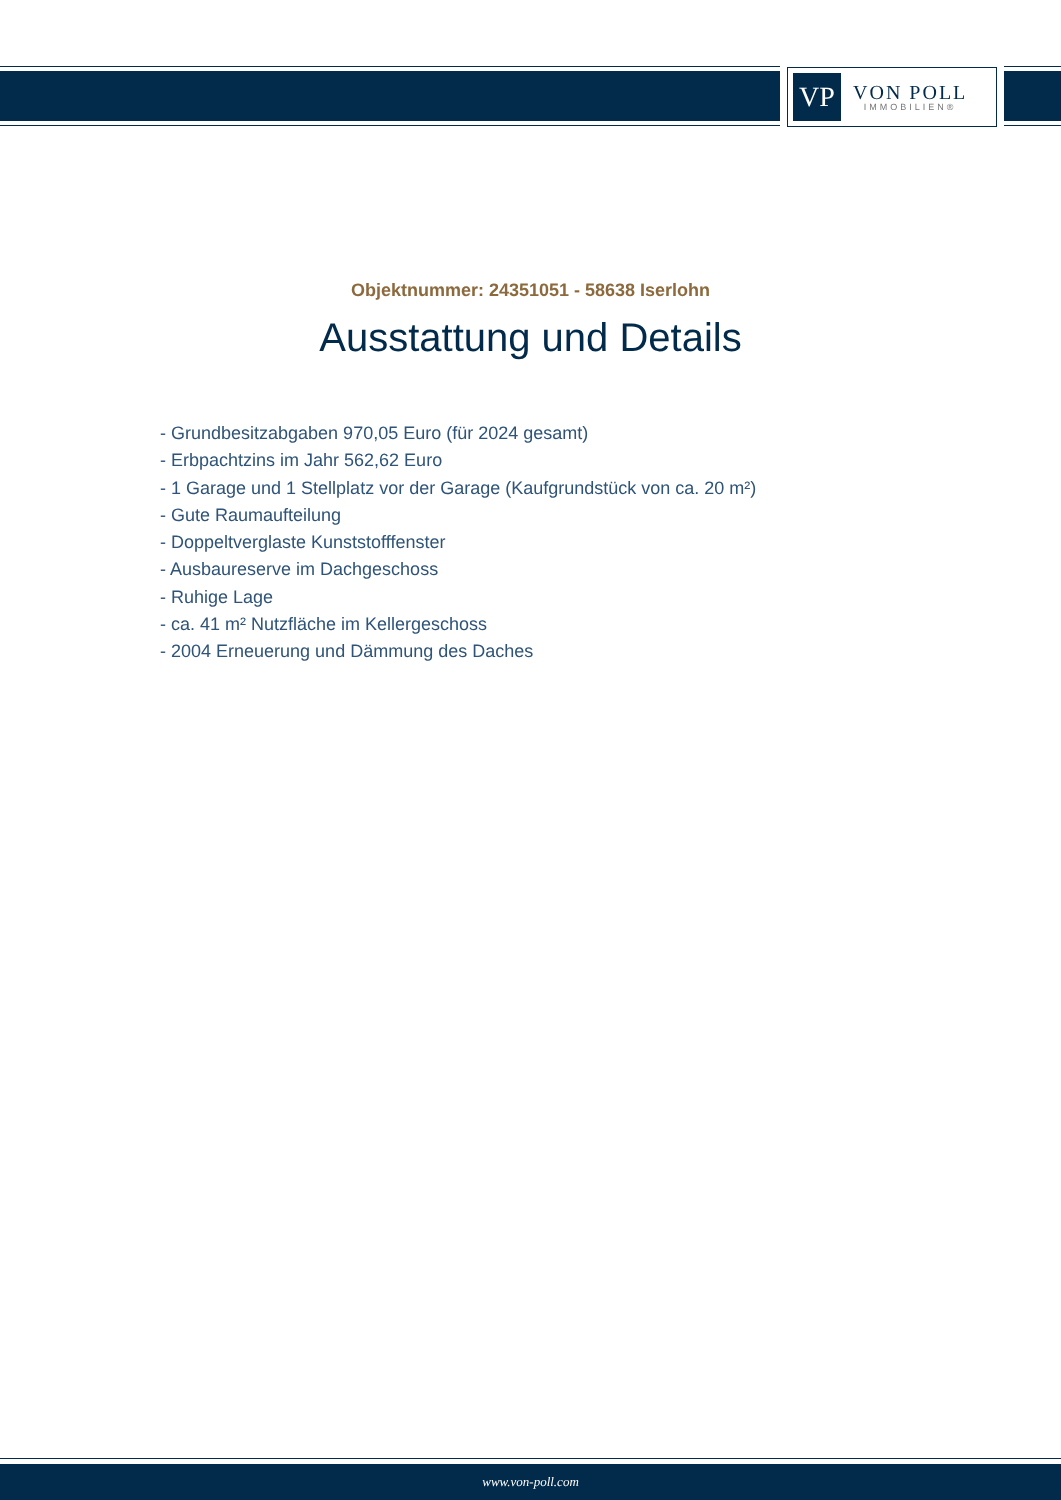VP
VON POLL
IMMOBILIEN®
Objektnummer: 24351051 - 58638 Iserlohn
Ausstattung und Details
- Grundbesitzabgaben 970,05 Euro (für 2024 gesamt)
- Erbpachtzins im Jahr 562,62 Euro
- 1 Garage und 1 Stellplatz vor der Garage (Kaufgrundstück von ca. 20 m²)
- Gute Raumaufteilung
- Doppeltverglaste Kunststofffenster
- Ausbaureserve im Dachgeschoss
- Ruhige Lage
- ca. 41 m² Nutzfläche im Kellergeschoss
- 2004 Erneuerung und Dämmung des Daches
www.von-poll.com